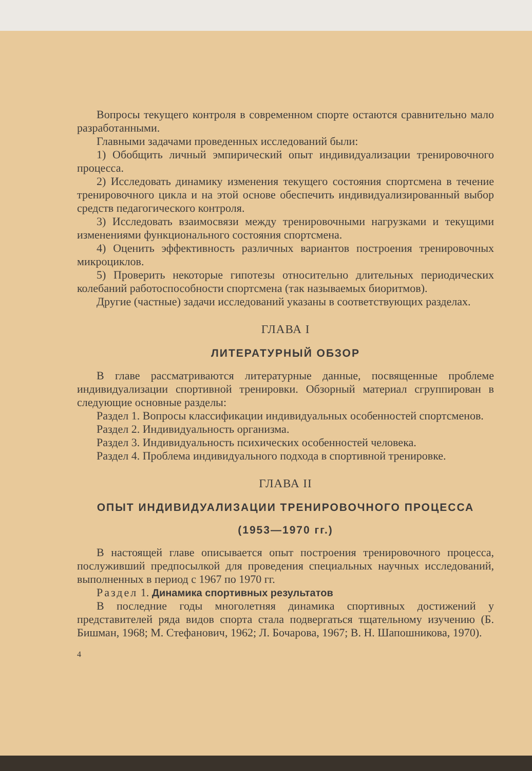Вопросы текущего контроля в современном спорте остаются сравнительно мало разработанными.
Главными задачами проведенных исследований были:
1) Обобщить личный эмпирический опыт индивидуализации тренировочного процесса.
2) Исследовать динамику изменения текущего состояния спортсмена в течение тренировочного цикла и на этой основе обеспечить индивидуализированный выбор средств педагогического контроля.
3) Исследовать взаимосвязи между тренировочными нагрузками и текущими изменениями функционального состояния спортсмена.
4) Оценить эффективность различных вариантов построения тренировочных микроциклов.
5) Проверить некоторые гипотезы относительно длительных периодических колебаний работоспособности спортсмена (так называемых биоритмов).
Другие (частные) задачи исследований указаны в соответствующих разделах.
ГЛАВА I
ЛИТЕРАТУРНЫЙ ОБЗОР
В главе рассматриваются литературные данные, посвященные проблеме индивидуализации спортивной тренировки. Обзорный материал сгруппирован в следующие основные разделы:
Раздел 1. Вопросы классификации индивидуальных особенностей спортсменов.
Раздел 2. Индивидуальность организма.
Раздел 3. Индивидуальность психических особенностей человека.
Раздел 4. Проблема индивидуального подхода в спортивной тренировке.
ГЛАВА II
ОПЫТ ИНДИВИДУАЛИЗАЦИИ ТРЕНИРОВОЧНОГО ПРОЦЕССА
(1953—1970 гг.)
В настоящей главе описывается опыт построения тренировочного процесса, послуживший предпосылкой для проведения специальных научных исследований, выполненных в период с 1967 по 1970 гг.
Раздел 1. Динамика спортивных результатов
В последние годы многолетняя динамика спортивных достижений у представителей ряда видов спорта стала подвергаться тщательному изучению (Б. Бишман, 1968; М. Стефанович, 1962; Л. Бочарова, 1967; В. Н. Шапошникова, 1970).
4